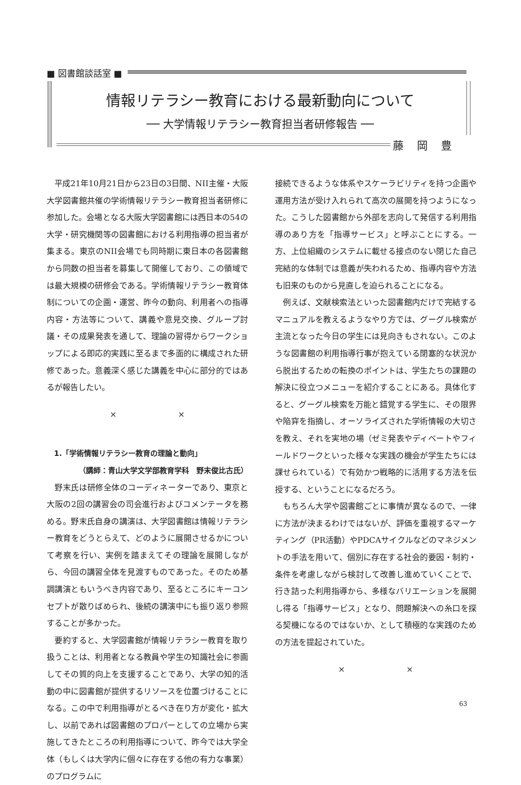■ 図書館談話室 ■
情報リテラシー教育における最新動向について
── 大学情報リテラシー教育担当者研修報告 ──
藤 岡 豊
平成21年10月21日から23日の3日間、NII主催・大阪大学図書館共催の学術情報リテラシー教育担当者研修に参加した。会場となる大阪大学図書館には西日本の54の大学・研究機関等の図書館における利用指導の担当者が集まる。東京のNII会場でも同時期に東日本の各図書館から同数の担当者を募集して開催しており、この領域では最大規模の研修会である。学術情報リテラシー教育体制についての企画・運営、昨今の動向、利用者への指導内容・方法等について、講義や意見交換、グループ討議・その成果発表を通して、理論の習得からワークショップによる即応的実践に至るまで多面的に構成された研修であった。意義深く感じた講義を中心に部分的ではあるが報告したい。
× ×
1.「学術情報リテラシー教育の理論と動向」
（講師：青山大学文学部教育学科　野末俊比古氏）
野末氏は研修全体のコーディネーターであり、東京と大阪の2回の講習会の司会進行およびコメンテータを務める。野末氏自身の講演は、大学図書館は情報リテラシー教育をどうとらえて、どのように展開させるかについて考察を行い、実例を踏まえてその理論を展開しながら、今回の講習全体を見渡すものであった。そのため基調講演ともいうべき内容であり、至るところにキーコンセプトが散りばめられ、後続の講演中にも振り返り参照することが多かった。
要約すると、大学図書館が情報リテラシー教育を取り扱うことは、利用者となる教員や学生の知識社会に参画してその質的向上を支援することであり、大学の知的活動の中に図書館が提供するリソースを位置づけることになる。この中で利用指導がとるべき在り方が変化・拡大し、以前であれば図書館のプロパーとしての立場から実施してきたところの利用指導について、昨今では大学全体（もしくは大学内に個々に存在する他の有力な事業）のプログラムに
接続できるような体系やスケーラビリティを持つ企画や運用方法が受け入れられて高次の展開を持つようになった。こうした図書館から外部を志向して発信する利用指導のあり方を「指導サービス」と呼ぶことにする。一方、上位組織のシステムに載せる接点のない閉じた自己完結的な体制では意義が失われるため、指導内容や方法も旧来のものから見直しを迫られることになる。
例えば、文献検索法といった図書館内だけで完結するマニュアルを教えるようなやり方では、グーグル検索が主流となった今日の学生には見向きもされない。このような図書館の利用指導行事が抱えている閉塞的な状況から脱出するための転換のポイントは、学生たちの課題の解決に役立つメニューを紹介することにある。具体化すると、グーグル検索を万能と錯覚する学生に、その限界や陥穽を指摘し、オーソライズされた学術情報の大切さを教え、それを実地の場（ゼミ発表やディベートやフィールドワークといった様々な実践の機会が学生たちには課せられている）で有効かつ戦略的に活用する方法を伝授する、ということになるだろう。
もちろん大学や図書館ごとに事情が異なるので、一律に方法が決まるわけではないが、評価を重視するマーケティング（PR活動）やPDCAサイクルなどのマネジメントの手法を用いて、個別に存在する社会的要因・制約・条件を考慮しながら検討して改善し進めていくことで、行き詰った利用指導から、多様なバリエーションを展開し得る「指導サービス」となり、問題解決への糸口を探る契機になるのではないか、として積極的な実践のための方法を提起されていた。
× ×
63